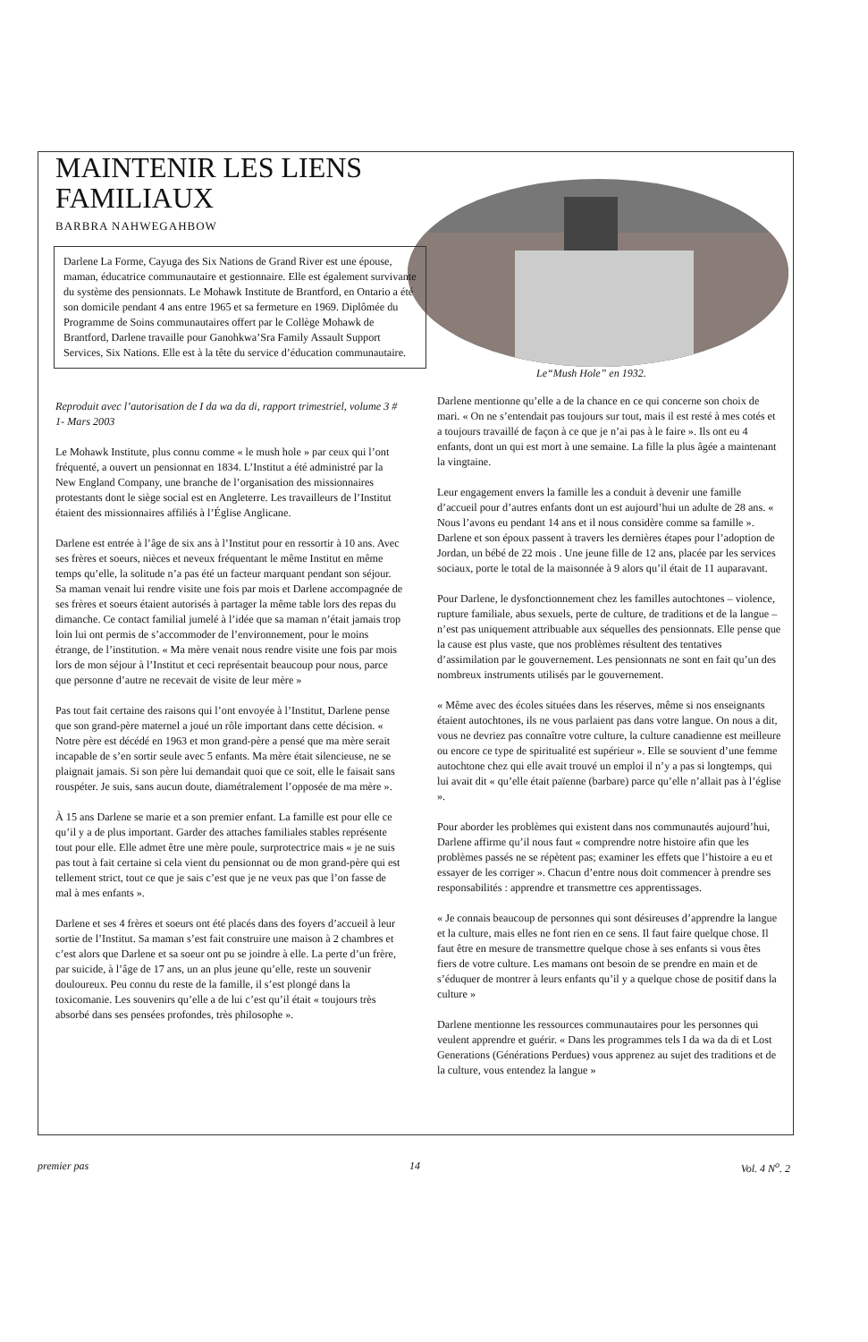Le“Mush Hole” en 1932.
MAINTENIR LES LIENS FAMILIAUX
BARBRA NAHWEGAHBOW
Darlene La Forme, Cayuga des Six Nations de Grand River est une épouse, maman, éducatrice communautaire et gestionnaire. Elle est également survivante du système des pensionnats. Le Mohawk Institute de Brantford, en Ontario a été son domicile pendant 4 ans entre 1965 et sa fermeture en 1969. Diplômée du Programme de Soins communautaires offert par le Collège Mohawk de Brantford, Darlene travaille pour Ganohkwa’Sra Family Assault Support Services, Six Nations. Elle est à la tête du service d’éducation communautaire.
Reproduit avec l’autorisation de I da wa da di, rapport trimestriel, volume 3 # 1- Mars 2003
Le Mohawk Institute, plus connu comme « le mush hole » par ceux qui l’ont fréquenté, a ouvert un pensionnat en 1834. L’Institut a été administré par la New England Company, une branche de l’organisation des missionnaires protestants dont le siège social est en Angleterre. Les travailleurs de l’Institut étaient des missionnaires affiliés à l’Église Anglicane.
Darlene est entrée à l’âge de six ans à l’Institut pour en ressortir à 10 ans. Avec ses frères et soeurs, nièces et neveux fréquentant le même Institut en même temps qu’elle, la solitude n’a pas été un facteur marquant pendant son séjour. Sa maman venait lui rendre visite une fois par mois et Darlene accompagnée de ses frères et soeurs étaient autorisés à partager la même table lors des repas du dimanche. Ce contact familial jumelé à l’idée que sa maman n’était jamais trop loin lui ont permis de s’accommoder de l’environnement, pour le moins étrange, de l’institution. « Ma mère venait nous rendre visite une fois par mois lors de mon séjour à l’Institut et ceci représentait beaucoup pour nous, parce que personne d’autre ne recevait de visite de leur mère »
Pas tout fait certaine des raisons qui l’ont envoyée à l’Institut, Darlene pense que son grand-père maternel a joué un rôle important dans cette décision. « Notre père est décédé en 1963 et mon grand-père a pensé que ma mère serait incapable de s’en sortir seule avec 5 enfants. Ma mère était silencieuse, ne se plaignait jamais. Si son père lui demandait quoi que ce soit, elle le faisait sans rouspéter. Je suis, sans aucun doute, diamétralement l’opposée de ma mère ».
À 15 ans Darlene se marie et a son premier enfant. La famille est pour elle ce qu’il y a de plus important. Garder des attaches familiales stables représente tout pour elle. Elle admet être une mère poule, surprotectrice mais « je ne suis pas tout à fait certaine si cela vient du pensionnat ou de mon grand-père qui est tellement strict, tout ce que je sais c’est que je ne veux pas que l’on fasse de mal à mes enfants ».
Darlene et ses 4 frères et soeurs ont été placés dans des foyers d’accueil à leur sortie de l’Institut. Sa maman s’est fait construire une maison à 2 chambres et c’est alors que Darlene et sa soeur ont pu se joindre à elle. La perte d’un frère, par suicide, à l’âge de 17 ans, un an plus jeune qu’elle, reste un souvenir douloureux. Peu connu du reste de la famille, il s’est plongé dans la toxicomanie. Les souvenirs qu’elle a de lui c’est qu’il était « toujours très absorbé dans ses pensées profondes, très philosophe ».
Darlene mentionne qu’elle a de la chance en ce qui concerne son choix de mari. « On ne s’entendait pas toujours sur tout, mais il est resté à mes cotés et a toujours travaillé de façon à ce que je n’ai pas à le faire ». Ils ont eu 4 enfants, dont un qui est mort à une semaine. La fille la plus âgée a maintenant la vingtaine.
Leur engagement envers la famille les a conduit à devenir une famille d’accueil pour d’autres enfants dont un est aujourd’hui un adulte de 28 ans. « Nous l’avons eu pendant 14 ans et il nous considère comme sa famille ». Darlene et son époux passent à travers les dernières étapes pour l’adoption de Jordan, un bébé de 22 mois . Une jeune fille de 12 ans, placée par les services sociaux, porte le total de la maisonnée à 9 alors qu’il était de 11 auparavant.
Pour Darlene, le dysfonctionnement chez les familles autochtones – violence, rupture familiale, abus sexuels, perte de culture, de traditions et de la langue – n’est pas uniquement attribuable aux séquelles des pensionnats. Elle pense que la cause est plus vaste, que nos problèmes résultent des tentatives d’assimilation par le gouvernement. Les pensionnats ne sont en fait qu’un des nombreux instruments utilisés par le gouvernement.
« Même avec des écoles situées dans les réserves, même si nos enseignants étaient autochtones, ils ne vous parlaient pas dans votre langue. On nous a dit, vous ne devriez pas connaître votre culture, la culture canadienne est meilleure ou encore ce type de spiritualité est supérieur ». Elle se souvient d’une femme autochtone chez qui elle avait trouvé un emploi il n’y a pas si longtemps, qui lui avait dit « qu’elle était païenne (barbare) parce qu’elle n’allait pas à l’église ».
Pour aborder les problèmes qui existent dans nos communautés aujourd’hui, Darlene affirme qu’il nous faut « comprendre notre histoire afin que les problèmes passés ne se répètent pas; examiner les effets que l’histoire a eu et essayer de les corriger ». Chacun d’entre nous doit commencer à prendre ses responsabilités : apprendre et transmettre ces apprentissages.
« Je connais beaucoup de personnes qui sont désireuses d’apprendre la langue et la culture, mais elles ne font rien en ce sens. Il faut faire quelque chose. Il faut être en mesure de transmettre quelque chose à ses enfants si vous êtes fiers de votre culture. Les mamans ont besoin de se prendre en main et de s’éduquer de montrer à leurs enfants qu’il y a quelque chose de positif dans la culture »
Darlene mentionne les ressources communautaires pour les personnes qui veulent apprendre et guérir. « Dans les programmes tels I da wa da di et Lost Generations (Générations Perdues) vous apprenez au sujet des traditions et de la culture, vous entendez la langue »
premier pas 14 Vol. 4 N<sup>o</sup>. 2